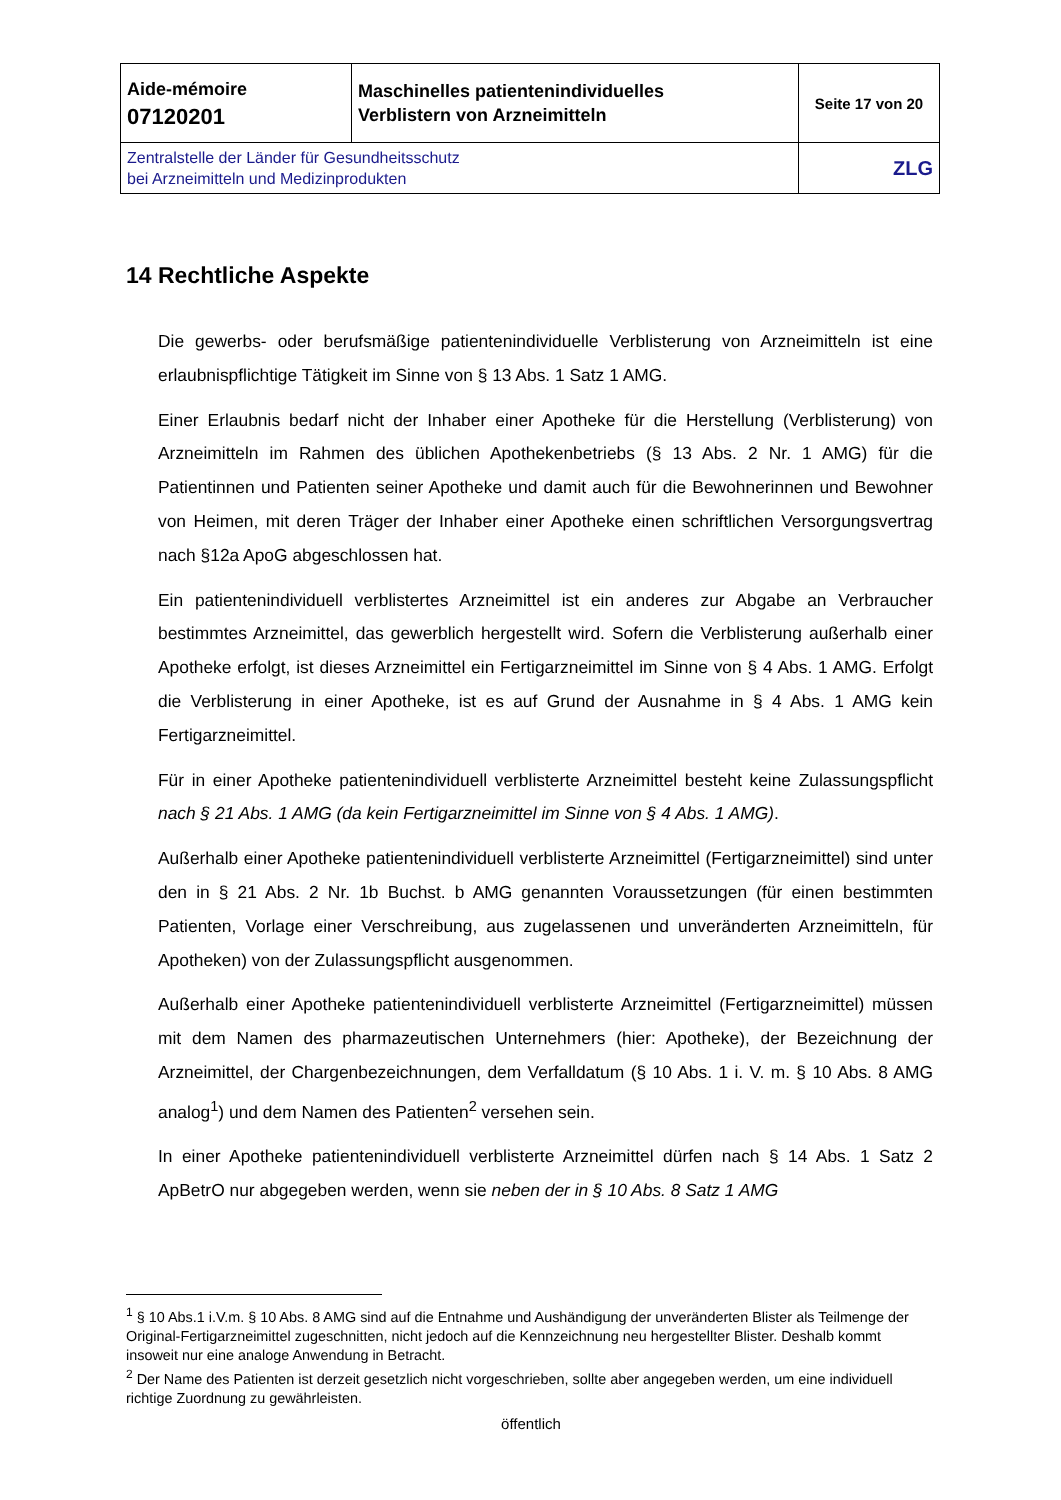| Aide-mémoire 07120201 | Maschinelles patientenindividuelles Verblistern von Arzneimitteln | Seite 17 von 20 |
| Zentralstelle der Länder für Gesundheitsschutz bei Arzneimitteln und Medizinprodukten | | ZLG |
14 Rechtliche Aspekte
Die gewerbs- oder berufsmäßige patientenindividuelle Verblisterung von Arzneimitteln ist eine erlaubnispflichtige Tätigkeit im Sinne von § 13 Abs. 1 Satz 1 AMG.
Einer Erlaubnis bedarf nicht der Inhaber einer Apotheke für die Herstellung (Verblisterung) von Arzneimitteln im Rahmen des üblichen Apothekenbetriebs (§ 13 Abs. 2 Nr. 1 AMG) für die Patientinnen und Patienten seiner Apotheke und damit auch für die Bewohnerinnen und Bewohner von Heimen, mit deren Träger der Inhaber einer Apotheke einen schriftlichen Versorgungsvertrag nach §12a ApoG abgeschlossen hat.
Ein patientenindividuell verblistertes Arzneimittel ist ein anderes zur Abgabe an Verbraucher bestimmtes Arzneimittel, das gewerblich hergestellt wird. Sofern die Verblisterung außerhalb einer Apotheke erfolgt, ist dieses Arzneimittel ein Fertigarzneimittel im Sinne von § 4 Abs. 1 AMG. Erfolgt die Verblisterung in einer Apotheke, ist es auf Grund der Ausnahme in § 4 Abs. 1 AMG kein Fertigarzneimittel.
Für in einer Apotheke patientenindividuell verblisterte Arzneimittel besteht keine Zulassungspflicht nach § 21 Abs. 1 AMG (da kein Fertigarzneimittel im Sinne von § 4 Abs. 1 AMG).
Außerhalb einer Apotheke patientenindividuell verblisterte Arzneimittel (Fertigarzneimittel) sind unter den in § 21 Abs. 2 Nr. 1b Buchst. b AMG genannten Voraussetzungen (für einen bestimmten Patienten, Vorlage einer Verschreibung, aus zugelassenen und unveränderten Arzneimitteln, für Apotheken) von der Zulassungspflicht ausgenommen.
Außerhalb einer Apotheke patientenindividuell verblisterte Arzneimittel (Fertigarzneimittel) müssen mit dem Namen des pharmazeutischen Unternehmers (hier: Apotheke), der Bezeichnung der Arzneimittel, der Chargenbezeichnungen, dem Verfalldatum (§ 10 Abs. 1 i. V. m. § 10 Abs. 8 AMG analog<sup>1</sup>) und dem Namen des Patienten<sup>2</sup> versehen sein.
In einer Apotheke patientenindividuell verblisterte Arzneimittel dürfen nach § 14 Abs. 1 Satz 2 ApBetrO nur abgegeben werden, wenn sie neben der in § 10 Abs. 8 Satz 1 AMG
<sup>1</sup> § 10 Abs.1 i.V.m. § 10 Abs. 8 AMG sind auf die Entnahme und Aushändigung der unveränderten Blister als Teilmenge der Original-Fertigarzneimittel zugeschnitten, nicht jedoch auf die Kennzeichnung neu hergestellter Blister. Deshalb kommt insoweit nur eine analoge Anwendung in Betracht.
<sup>2</sup> Der Name des Patienten ist derzeit gesetzlich nicht vorgeschrieben, sollte aber angegeben werden, um eine individuell richtige Zuordnung zu gewährleisten.
öffentlich